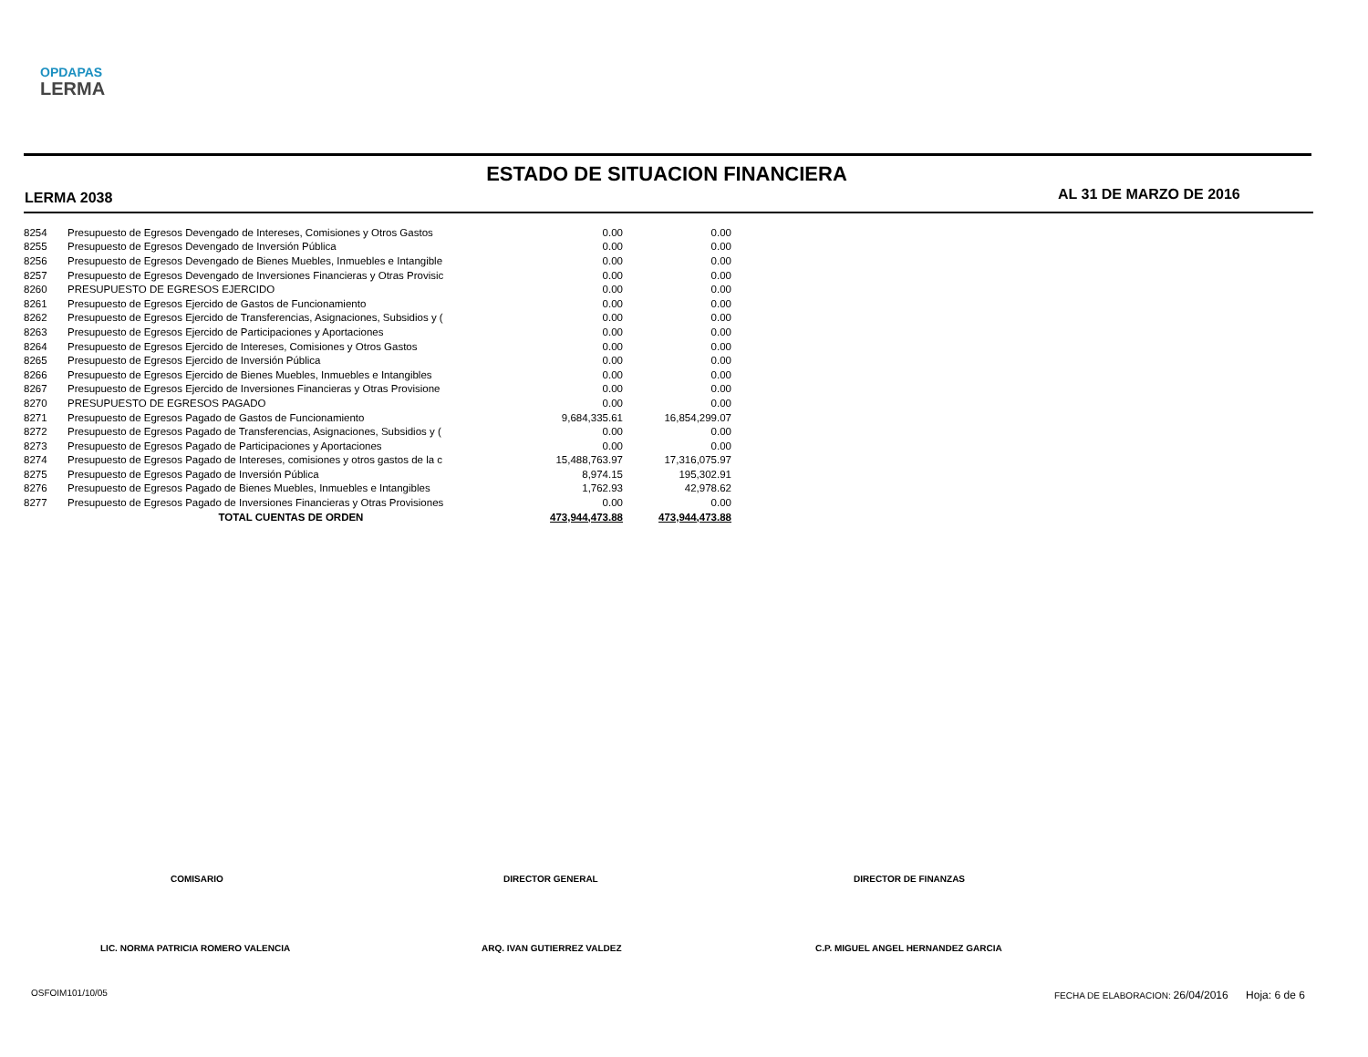OPDAPAS
LERMA
ESTADO DE SITUACION FINANCIERA
LERMA 2038 AL 31 DE MARZO DE 2016
| 8254 | Presupuesto de Egresos Devengado de Intereses, Comisiones y Otros Gastos | 0.00 | 0.00 |
| 8255 | Presupuesto de Egresos Devengado de Inversión Pública | 0.00 | 0.00 |
| 8256 | Presupuesto de Egresos Devengado de Bienes Muebles, Inmuebles e Intangible | 0.00 | 0.00 |
| 8257 | Presupuesto de Egresos Devengado de Inversiones Financieras y Otras Provisic | 0.00 | 0.00 |
| 8260 | PRESUPUESTO DE EGRESOS EJERCIDO | 0.00 | 0.00 |
| 8261 | Presupuesto de Egresos Ejercido de Gastos de Funcionamiento | 0.00 | 0.00 |
| 8262 | Presupuesto de Egresos Ejercido de Transferencias, Asignaciones, Subsidios y ( | 0.00 | 0.00 |
| 8263 | Presupuesto de Egresos Ejercido de Participaciones y Aportaciones | 0.00 | 0.00 |
| 8264 | Presupuesto de Egresos Ejercido de Intereses, Comisiones y Otros Gastos | 0.00 | 0.00 |
| 8265 | Presupuesto de Egresos Ejercido de Inversión Pública | 0.00 | 0.00 |
| 8266 | Presupuesto de Egresos Ejercido de Bienes Muebles, Inmuebles e Intangibles | 0.00 | 0.00 |
| 8267 | Presupuesto de Egresos Ejercido de Inversiones Financieras y Otras Provisione | 0.00 | 0.00 |
| 8270 | PRESUPUESTO DE EGRESOS PAGADO | 0.00 | 0.00 |
| 8271 | Presupuesto de Egresos Pagado de Gastos de Funcionamiento | 9,684,335.61 | 16,854,299.07 |
| 8272 | Presupuesto de Egresos Pagado de Transferencias, Asignaciones, Subsidios y ( | 0.00 | 0.00 |
| 8273 | Presupuesto de Egresos Pagado de Participaciones y Aportaciones | 0.00 | 0.00 |
| 8274 | Presupuesto de Egresos Pagado de Intereses, comisiones y otros gastos de la c | 15,488,763.97 | 17,316,075.97 |
| 8275 | Presupuesto de Egresos Pagado de Inversión Pública | 8,974.15 | 195,302.91 |
| 8276 | Presupuesto de Egresos Pagado de Bienes Muebles, Inmuebles e Intangibles | 1,762.93 | 42,978.62 |
| 8277 | Presupuesto de Egresos Pagado de Inversiones Financieras y Otras Provisiones | 0.00 | 0.00 |
| | TOTAL CUENTAS DE ORDEN | 473,944,473.88 | 473,944,473.88 |
COMISARIO DIRECTOR GENERAL DIRECTOR DE FINANZAS
LIC. NORMA PATRICIA ROMERO VALENCIA
ARQ. IVAN GUTIERREZ VALDEZ
C.P. MIGUEL ANGEL HERNANDEZ GARCIA
OSFOIM101/10/05
FECHA DE ELABORACION: 26/04/2016 Hoja: 6 de 6